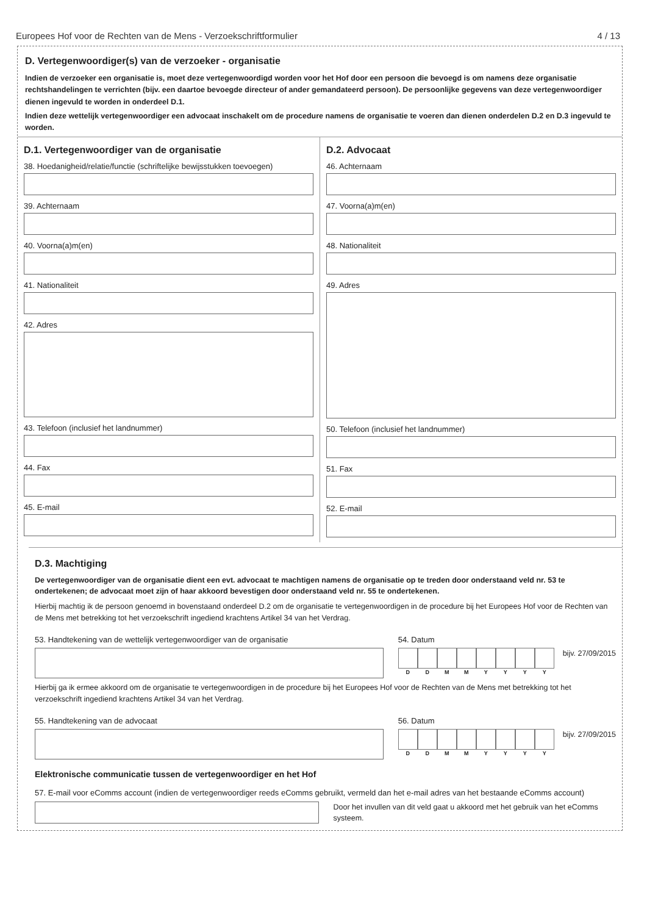Europees Hof voor de Rechten van de Mens - Verzoekschriftformulier 4 / 13
D. Vertegenwoordiger(s) van de verzoeker - organisatie
Indien de verzoeker een organisatie is, moet deze vertegenwoordigd worden voor het Hof door een persoon die bevoegd is om namens deze organisatie rechtshandelingen te verrichten (bijv. een daartoe bevoegde directeur of ander gemandateerd persoon). De persoonlijke gegevens van deze vertegenwoordiger dienen ingevuld te worden in onderdeel D.1.
Indien deze wettelijk vertegenwoordiger een advocaat inschakelt om de procedure namens de organisatie te voeren dan dienen onderdelen D.2 en D.3 ingevuld te worden.
D.1. Vertegenwoordiger van de organisatie
38. Hoedanigheid/relatie/functie (schriftelijke bewijsstukken toevoegen)
39. Achternaam
40. Voorna(a)m(en)
41. Nationaliteit
42. Adres
43. Telefoon (inclusief het landnummer)
44. Fax
45. E-mail
D.2. Advocaat
46. Achternaam
47. Voorna(a)m(en)
48. Nationaliteit
49. Adres
50. Telefoon (inclusief het landnummer)
51. Fax
52. E-mail
D.3. Machtiging
De vertegenwoordiger van de organisatie dient een evt. advocaat te machtigen namens de organisatie op te treden door onderstaand veld nr. 53 te ondertekenen; de advocaat moet zijn of haar akkoord bevestigen door onderstaand veld nr. 55 te ondertekenen.
Hierbij machtig ik de persoon genoemd in bovenstaand onderdeel D.2 om de organisatie te vertegenwoordigen in de procedure bij het Europees Hof voor de Rechten van de Mens met betrekking tot het verzoekschrift ingediend krachtens Artikel 34 van het Verdrag.
53. Handtekening van de wettelijk vertegenwoordiger van de organisatie
54. Datum
DDMMYYYY
bijv. 27/09/2015
Hierbij ga ik ermee akkoord om de organisatie te vertegenwoordigen in de procedure bij het Europees Hof voor de Rechten van de Mens met betrekking tot het verzoekschrift ingediend krachtens Artikel 34 van het Verdrag.
55. Handtekening van de advocaat
56. Datum
DDMMYYYY
bijv. 27/09/2015
Elektronische communicatie tussen de vertegenwoordiger en het Hof
57. E-mail voor eComms account (indien de vertegenwoordiger reeds eComms gebruikt, vermeld dan het e-mail adres van het bestaande eComms account)
Door het invullen van dit veld gaat u akkoord met het gebruik van het eComms systeem.